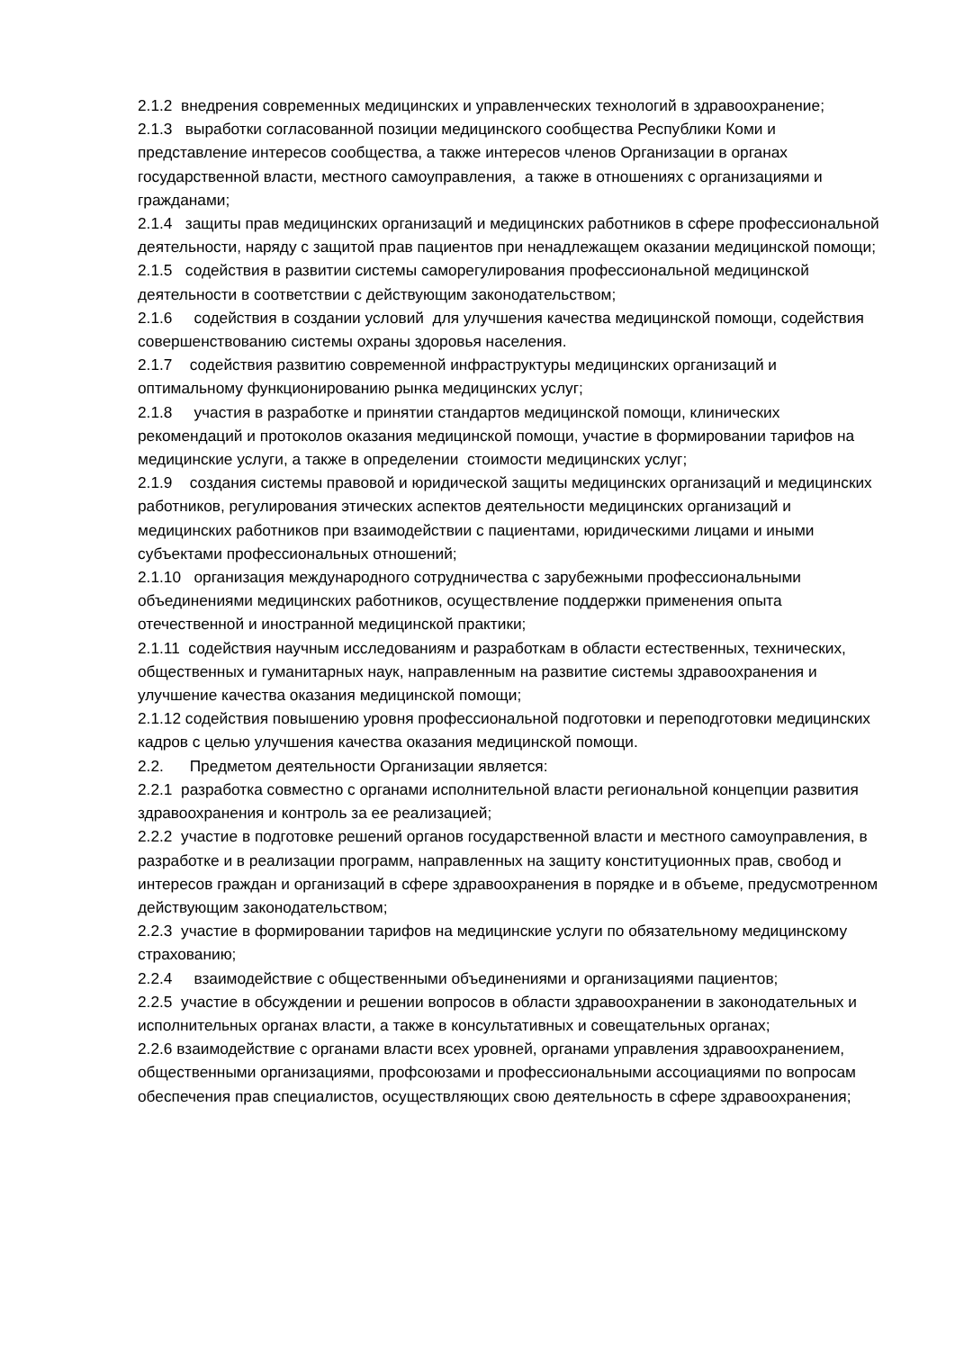2.1.2 внедрения современных медицинских и управленческих технологий в здравоохранение;
2.1.3 выработки согласованной позиции медицинского сообщества Республики Коми и представление интересов сообщества, а также интересов членов Организации в органах государственной власти, местного самоуправления, а также в отношениях с организациями и гражданами;
2.1.4 защиты прав медицинских организаций и медицинских работников в сфере профессиональной деятельности, наряду с защитой прав пациентов при ненадлежащем оказании медицинской помощи;
2.1.5 содействия в развитии системы саморегулирования профессиональной медицинской деятельности в соответствии с действующим законодательством;
2.1.6 содействия в создании условий для улучшения качества медицинской помощи, содействия совершенствованию системы охраны здоровья населения.
2.1.7 содействия развитию современной инфраструктуры медицинских организаций и оптимальному функционированию рынка медицинских услуг;
2.1.8 участия в разработке и принятии стандартов медицинской помощи, клинических рекомендаций и протоколов оказания медицинской помощи, участие в формировании тарифов на медицинские услуги, а также в определении стоимости медицинских услуг;
2.1.9 создания системы правовой и юридической защиты медицинских организаций и медицинских работников, регулирования этических аспектов деятельности медицинских организаций и медицинских работников при взаимодействии с пациентами, юридическими лицами и иными субъектами профессиональных отношений;
2.1.10 организация международного сотрудничества с зарубежными профессиональными объединениями медицинских работников, осуществление поддержки применения опыта отечественной и иностранной медицинской практики;
2.1.11 содействия научным исследованиям и разработкам в области естественных, технических, общественных и гуманитарных наук, направленным на развитие системы здравоохранения и улучшение качества оказания медицинской помощи;
2.1.12 содействия повышению уровня профессиональной подготовки и переподготовки медицинских кадров с целью улучшения качества оказания медицинской помощи.
2.2. Предметом деятельности Организации является:
2.2.1 разработка совместно с органами исполнительной власти региональной концепции развития здравоохранения и контроль за ее реализацией;
2.2.2 участие в подготовке решений органов государственной власти и местного самоуправления, в разработке и в реализации программ, направленных на защиту конституционных прав, свобод и интересов граждан и организаций в сфере здравоохранения в порядке и в объеме, предусмотренном действующим законодательством;
2.2.3 участие в формировании тарифов на медицинские услуги по обязательному медицинскому страхованию;
2.2.4 взаимодействие с общественными объединениями и организациями пациентов;
2.2.5 участие в обсуждении и решении вопросов в области здравоохранении в законодательных и исполнительных органах власти, а также в консультативных и совещательных органах;
2.2.6 взаимодействие с органами власти всех уровней, органами управления здравоохранением, общественными организациями, профсоюзами и профессиональными ассоциациями по вопросам обеспечения прав специалистов, осуществляющих свою деятельность в сфере здравоохранения;